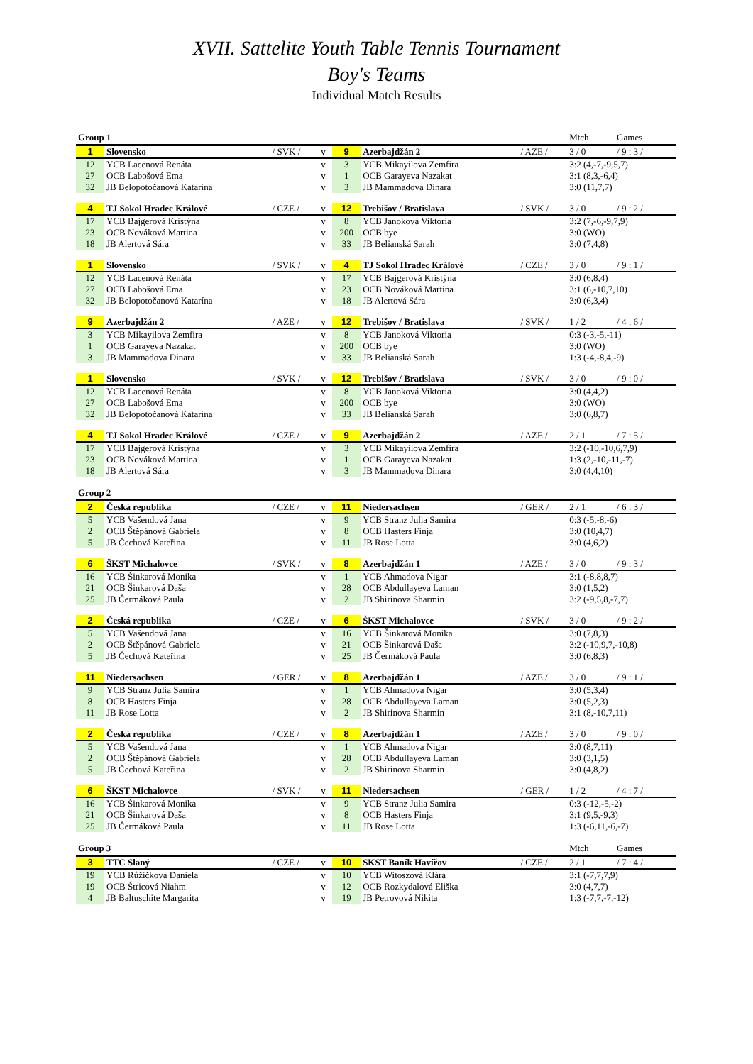XVII. Sattelite Youth Table Tennis Tournament
Boy's Teams
Individual Match Results
| Group 1 | | | | | | | Mtch | Games |
| 1 | Slovensko | / SVK / | v | 9 | Azerbajdžán 2 | / AZE / | 3 / 0 | / 9 : 3 / |
| 12 | YCB Lacenová Renáta | | v | 3 | YCB Mikayilova Zemfira | | 3:2 (4,-7,-9,5,7) | |
| 27 | OCB Labošová Ema | | v | 1 | OCB Garayeva Nazakat | | 3:1 (8,3,-6,4) | |
| 32 | JB Belopotočanová Katarína | | v | 3 | JB Mammadova Dinara | | 3:0 (11,7,7) | |
| 4 | TJ Sokol Hradec Králové | / CZE / | v | 12 | Trebišov / Bratislava | / SVK / | 3 / 0 | / 9 : 2 / |
| 17 | YCB Bajgerová Kristýna | | v | 8 | YCB Janoková Viktoria | | 3:2 (7,-6,-9,7,9) | |
| 23 | OCB Nováková Martina | | v | 200 | OCB bye | | 3:0 (WO) | |
| 18 | JB Alertová Sára | | v | 33 | JB Belianská Sarah | | 3:0 (7,4,8) | |
| 1 | Slovensko | / SVK / | v | 4 | TJ Sokol Hradec Králové | / CZE / | 3 / 0 | / 9 : 1 / |
| 12 | YCB Lacenová Renáta | | v | 17 | YCB Bajgerová Kristýna | | 3:0 (6,8,4) | |
| 27 | OCB Labošová Ema | | v | 23 | OCB Nováková Martina | | 3:1 (6,-10,7,10) | |
| 32 | JB Belopotočanová Katarína | | v | 18 | JB Alertová Sára | | 3:0 (6,3,4) | |
| 9 | Azerbajdžán 2 | / AZE / | v | 12 | Trebišov / Bratislava | / SVK / | 1 / 2 | / 4 : 6 / |
| 3 | YCB Mikayilova Zemfira | | v | 8 | YCB Janoková Viktoria | | 0:3 (-3,-5,-11) | |
| 1 | OCB Garayeva Nazakat | | v | 200 | OCB bye | | 3:0 (WO) | |
| 3 | JB Mammadova Dinara | | v | 33 | JB Belianská Sarah | | 1:3 (-4,-8,4,-9) | |
| 1 | Slovensko | / SVK / | v | 12 | Trebišov / Bratislava | / SVK / | 3 / 0 | / 9 : 0 / |
| 12 | YCB Lacenová Renáta | | v | 8 | YCB Janoková Viktoria | | 3:0 (4,4,2) | |
| 27 | OCB Labošová Ema | | v | 200 | OCB bye | | 3:0 (WO) | |
| 32 | JB Belopotočanová Katarína | | v | 33 | JB Belianská Sarah | | 3:0 (6,8,7) | |
| 4 | TJ Sokol Hradec Králové | / CZE / | v | 9 | Azerbajdžán 2 | / AZE / | 2 / 1 | / 7 : 5 / |
| 17 | YCB Bajgerová Kristýna | | v | 3 | YCB Mikayilova Zemfira | | 3:2 (-10,-10,6,7,9) | |
| 23 | OCB Nováková Martina | | v | 1 | OCB Garayeva Nazakat | | 1:3 (2,-10,-11,-7) | |
| 18 | JB Alertová Sára | | v | 3 | JB Mammadova Dinara | | 3:0 (4,4,10) | |
| Group 2 | | | | | | | | |
| 2 | Česká republika | / CZE / | v | 11 | Niedersachsen | / GER / | 2 / 1 | / 6 : 3 / |
| 5 | YCB Vašendová Jana | | v | 9 | YCB Stranz Julia Samira | | 0:3 (-5,-8,-6) | |
| 2 | OCB Štěpánová Gabriela | | v | 8 | OCB Hasters Finja | | 3:0 (10,4,7) | |
| 5 | JB Čechová Kateřina | | v | 11 | JB Rose Lotta | | 3:0 (4,6,2) | |
| 6 | ŠKST Michalovce | / SVK / | v | 8 | Azerbajdžán 1 | / AZE / | 3 / 0 | / 9 : 3 / |
| 16 | YCB Šinkarová Monika | | v | 1 | YCB Ahmadova Nigar | | 3:1 (-8,8,8,7) | |
| 21 | OCB Šinkarová Daša | | v | 28 | OCB Abdullayeva Laman | | 3:0 (1,5,2) | |
| 25 | JB Čermáková Paula | | v | 2 | JB Shirinova Sharmin | | 3:2 (-9,5,8,-7,7) | |
| 2 | Česká republika | / CZE / | v | 6 | ŠKST Michalovce | / SVK / | 3 / 0 | / 9 : 2 / |
| 5 | YCB Vašendová Jana | | v | 16 | YCB Šinkarová Monika | | 3:0 (7,8,3) | |
| 2 | OCB Štěpánová Gabriela | | v | 21 | OCB Šinkarová Daša | | 3:2 (-10,9,7,-10,8) | |
| 5 | JB Čechová Kateřina | | v | 25 | JB Čermáková Paula | | 3:0 (6,8,3) | |
| 11 | Niedersachsen | / GER / | v | 8 | Azerbajdžán 1 | / AZE / | 3 / 0 | / 9 : 1 / |
| 9 | YCB Stranz Julia Samira | | v | 1 | YCB Ahmadova Nigar | | 3:0 (5,3,4) | |
| 8 | OCB Hasters Finja | | v | 28 | OCB Abdullayeva Laman | | 3:0 (5,2,3) | |
| 11 | JB Rose Lotta | | v | 2 | JB Shirinova Sharmin | | 3:1 (8,-10,7,11) | |
| 2 | Česká republika | / CZE / | v | 8 | Azerbajdžán 1 | / AZE / | 3 / 0 | / 9 : 0 / |
| 5 | YCB Vašendová Jana | | v | 1 | YCB Ahmadova Nigar | | 3:0 (8,7,11) | |
| 2 | OCB Štěpánová Gabriela | | v | 28 | OCB Abdullayeva Laman | | 3:0 (3,1,5) | |
| 5 | JB Čechová Kateřina | | v | 2 | JB Shirinova Sharmin | | 3:0 (4,8,2) | |
| 6 | ŠKST Michalovce | / SVK / | v | 11 | Niedersachsen | / GER / | 1 / 2 | / 4 : 7 / |
| 16 | YCB Šinkarová Monika | | v | 9 | YCB Stranz Julia Samira | | 0:3 (-12,-5,-2) | |
| 21 | OCB Šinkarová Daša | | v | 8 | OCB Hasters Finja | | 3:1 (9,5,-9,3) | |
| 25 | JB Čermáková Paula | | v | 11 | JB Rose Lotta | | 1:3 (-6,11,-6,-7) | |
| Group 3 | | | | | | | Mtch | Games |
| 3 | TTC Slaný | / CZE / | v | 10 | SKST Baník Havířov | / CZE / | 2 / 1 | / 7 : 4 / |
| 19 | YCB Růžičková Daniela | | v | 10 | YCB Witoszová Klára | | 3:1 (-7,7,7,9) | |
| 19 | OCB Štricová Niahm | | v | 12 | OCB Rozkydalová Eliška | | 3:0 (4,7,7) | |
| 4 | JB Baltuschite Margarita | | v | 19 | JB Petrovová Nikita | | 1:3 (-7,7,-7,-12) | |